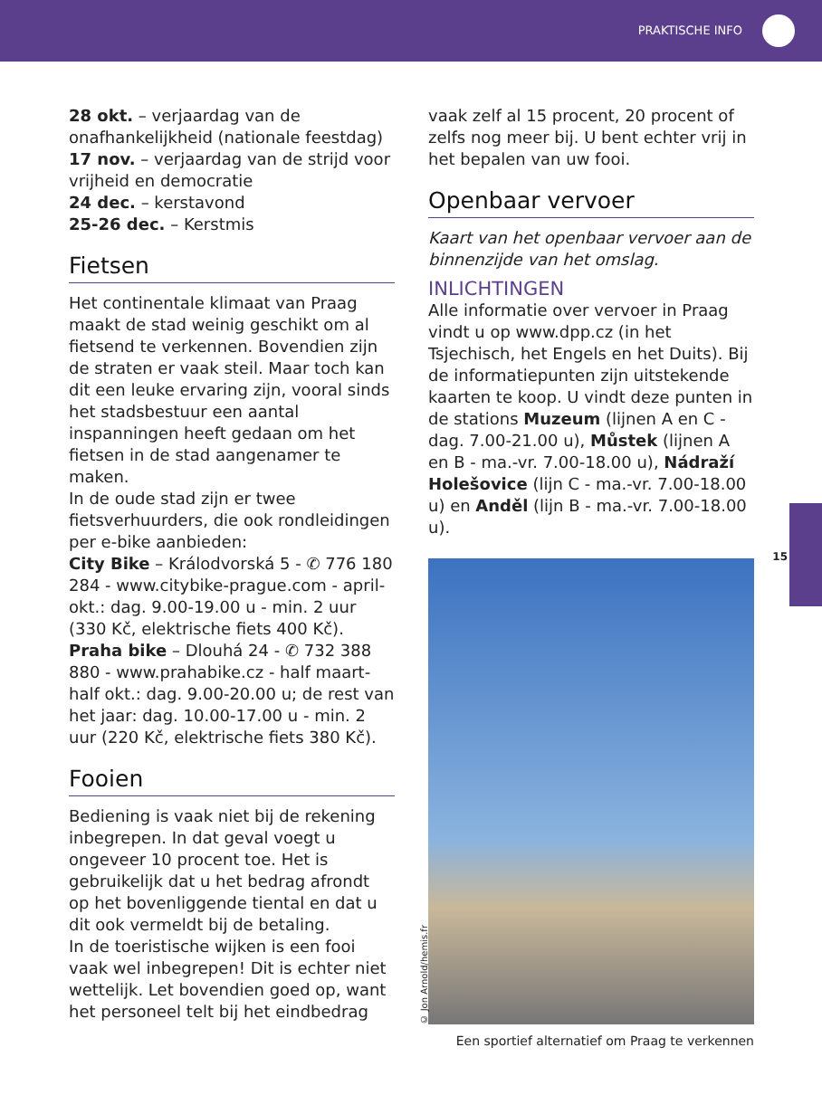PRAKTISCHE INFO
15
28 okt. – verjaardag van de onafhankelijkheid (nationale feestdag)
17 nov. – verjaardag van de strijd voor vrijheid en democratie
24 dec. – kerstavond
25-26 dec. – Kerstmis
Fietsen
Het continentale klimaat van Praag maakt de stad weinig geschikt om al fietsend te verkennen. Bovendien zijn de straten er vaak steil. Maar toch kan dit een leuke ervaring zijn, vooral sinds het stadsbestuur een aantal inspanningen heeft gedaan om het fietsen in de stad aangenamer te maken.
In de oude stad zijn er twee fietsverhuurders, die ook rondleidingen per e-bike aanbieden:
City Bike – Králodvorská 5 - ✆ 776 180 284 - www.citybike-prague.com - april-okt.: dag. 9.00-19.00 u - min. 2 uur (330 Kč, elektrische fiets 400 Kč).
Praha bike – Dlouhá 24 - ✆ 732 388 880 - www.prahabike.cz - half maart-half okt.: dag. 9.00-20.00 u; de rest van het jaar: dag. 10.00-17.00 u - min. 2 uur (220 Kč, elektrische fiets 380 Kč).
Fooien
Bediening is vaak niet bij de rekening inbegrepen. In dat geval voegt u ongeveer 10 procent toe. Het is gebruikelijk dat u het bedrag afrondt op het bovenliggende tiental en dat u dit ook vermeldt bij de betaling.
In de toeristische wijken is een fooi vaak wel inbegrepen! Dit is echter niet wettelijk. Let bovendien goed op, want het personeel telt bij het eindbedrag
vaak zelf al 15 procent, 20 procent of zelfs nog meer bij. U bent echter vrij in het bepalen van uw fooi.
Openbaar vervoer
Kaart van het openbaar vervoer aan de binnenzijde van het omslag.
INLICHTINGEN
Alle informatie over vervoer in Praag vindt u op www.dpp.cz (in het Tsjechisch, het Engels en het Duits). Bij de informatiepunten zijn uitstekende kaarten te koop. U vindt deze punten in de stations Muzeum (lijnen A en C - dag. 7.00-21.00 u), Můstek (lijnen A en B - ma.-vr. 7.00-18.00 u), Nádraží Holešovice (lijn C - ma.-vr. 7.00-18.00 u) en Anděl (lijn B - ma.-vr. 7.00-18.00 u).
© Jon Arnold/hemis.fr
Een sportief alternatief om Praag te verkennen